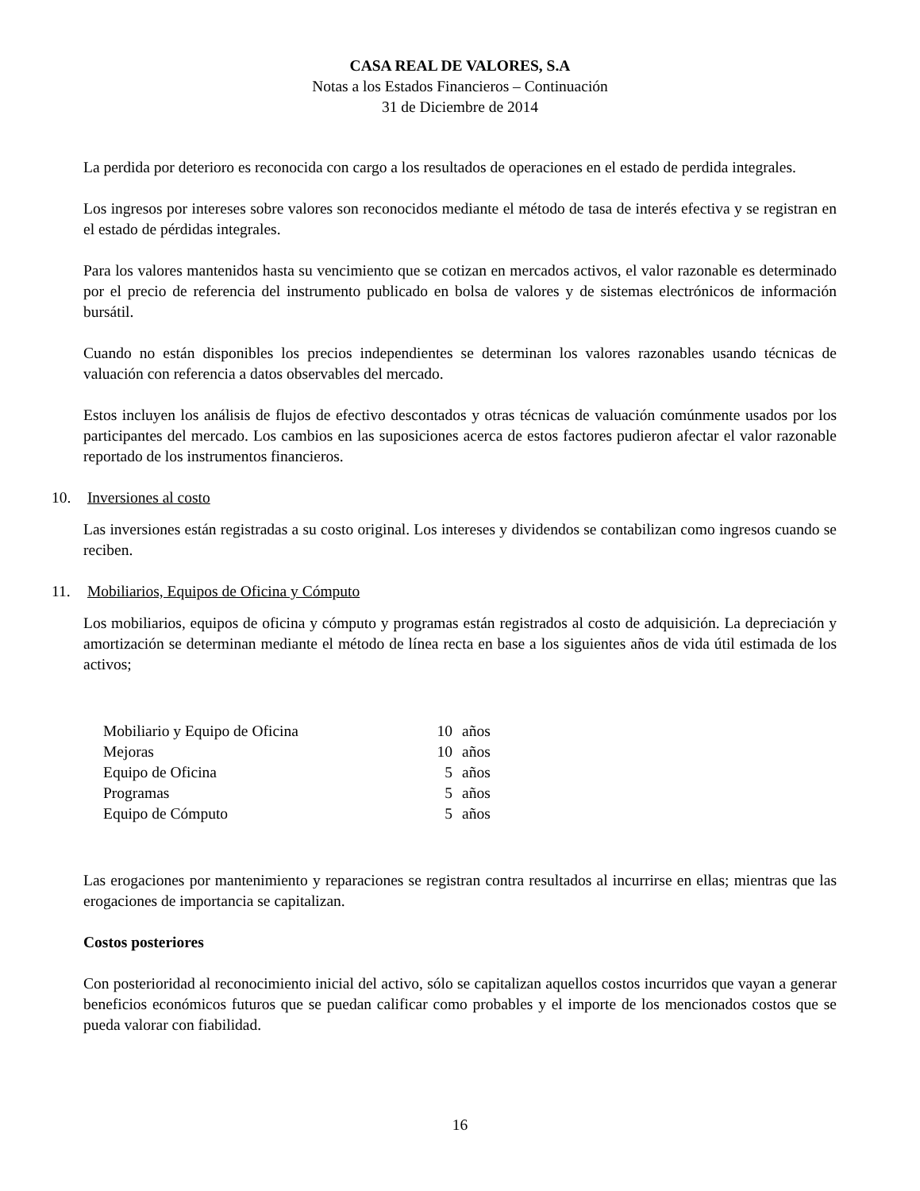CASA REAL DE VALORES, S.A
Notas a los Estados Financieros – Continuación
31 de Diciembre de 2014
La perdida por deterioro es reconocida con cargo a los resultados de operaciones en el estado de perdida integrales.
Los ingresos por intereses sobre valores son reconocidos mediante el método de tasa de interés efectiva y se registran en el estado de pérdidas integrales.
Para los valores mantenidos hasta su vencimiento que se cotizan en mercados activos, el valor razonable es determinado por el precio de referencia del instrumento publicado en bolsa de valores y de sistemas electrónicos de información bursátil.
Cuando no están disponibles los precios independientes se determinan los valores razonables usando técnicas de valuación con referencia a datos observables del mercado.
Estos incluyen los análisis de flujos de efectivo descontados y otras técnicas de valuación comúnmente usados por los participantes del mercado. Los cambios en las suposiciones acerca de estos factores pudieron afectar el valor razonable reportado de los instrumentos financieros.
10. Inversiones al costo
Las inversiones están registradas a su costo original. Los intereses y dividendos se contabilizan como ingresos cuando se reciben.
11. Mobiliarios, Equipos de Oficina y Cómputo
Los mobiliarios, equipos de oficina y cómputo y programas están registrados al costo de adquisición. La depreciación y amortización se determinan mediante el método de línea recta en base a los siguientes años de vida útil estimada de los activos;
| Mobiliario y Equipo de Oficina | 10 | años |
| Mejoras | 10 | años |
| Equipo de Oficina | 5 | años |
| Programas | 5 | años |
| Equipo de Cómputo | 5 | años |
Las erogaciones por mantenimiento y reparaciones se registran contra resultados al incurrirse en ellas; mientras que las erogaciones de importancia se capitalizan.
Costos posteriores
Con posterioridad al reconocimiento inicial del activo, sólo se capitalizan aquellos costos incurridos que vayan a generar beneficios económicos futuros que se puedan calificar como probables y el importe de los mencionados costos que se pueda valorar con fiabilidad.
16